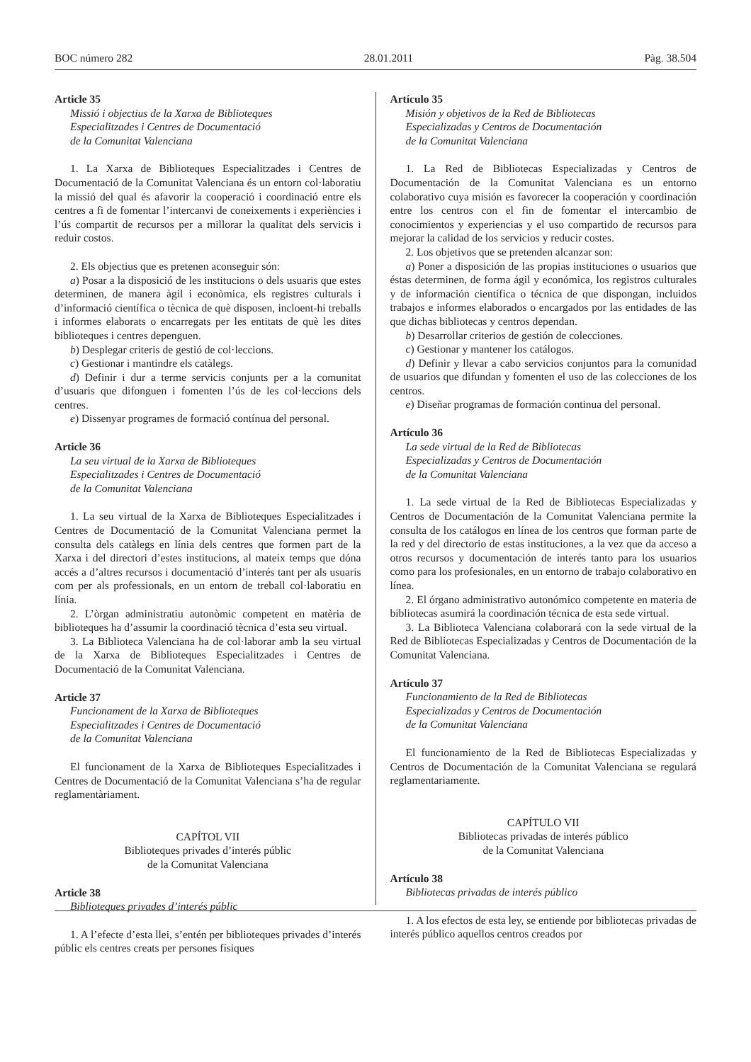BOC número 282 28.01.2011 Pàg. 38.504
Article 35
Missió i objectius de la Xarxa de Biblioteques
Especialitzades i Centres de Documentació
de la Comunitat Valenciana
1. La Xarxa de Biblioteques Especialitzades i Centres de Documentació de la Comunitat Valenciana és un entorn col·laboratiu la missió del qual és afavorir la cooperació i coordinació entre els centres a fi de fomentar l’intercanvi de coneixements i experiències i l’ús compartit de recursos per a millorar la qualitat dels servicis i reduir costos.
2. Els objectius que es pretenen aconseguir són:
a) Posar a la disposició de les institucions o dels usuaris que estes determinen, de manera àgil i econòmica, els registres culturals i d’informació científica o tècnica de què disposen, incloent-hi treballs i informes elaborats o encarregats per les entitats de què les dites biblioteques i centres depenguen.
b) Desplegar criteris de gestió de col·leccions.
c) Gestionar i mantindre els catàlegs.
d) Definir i dur a terme servicis conjunts per a la comunitat d’usuaris que difonguen i fomenten l’ús de les col·leccions dels centres.
e) Dissenyar programes de formació contínua del personal.
Article 36
La seu virtual de la Xarxa de Biblioteques
Especialitzades i Centres de Documentació
de la Comunitat Valenciana
1. La seu virtual de la Xarxa de Biblioteques Especialitzades i Centres de Documentació de la Comunitat Valenciana permet la consulta dels catàlegs en línia dels centres que formen part de la Xarxa i del directori d’estes institucions, al mateix temps que dóna accés a d’altres recursos i documentació d’interés tant per als usuaris com per als professionals, en un entorn de treball col·laboratiu en línia.
2. L’òrgan administratiu autonòmic competent en matèria de biblioteques ha d’assumir la coordinació tècnica d’esta seu virtual.
3. La Biblioteca Valenciana ha de col·laborar amb la seu virtual de la Xarxa de Biblioteques Especialitzades i Centres de Documentació de la Comunitat Valenciana.
Article 37
Funcionament de la Xarxa de Biblioteques
Especialitzades i Centres de Documentació
de la Comunitat Valenciana
El funcionament de la Xarxa de Biblioteques Especialitzades i Centres de Documentació de la Comunitat Valenciana s’ha de regular reglamentàriament.
CAPÍTOL VII
Biblioteques privades d’interés públic
de la Comunitat Valenciana
Article 38
Biblioteques privades d’interés públic
1. A l’efecte d’esta llei, s’entén per biblioteques privades d’interés públic els centres creats per persones físiques
Artículo 35
Misión y objetivos de la Red de Bibliotecas
Especializadas y Centros de Documentación
de la Comunitat Valenciana
1. La Red de Bibliotecas Especializadas y Centros de Documentación de la Comunitat Valenciana es un entorno colaborativo cuya misión es favorecer la cooperación y coordinación entre los centros con el fin de fomentar el intercambio de conocimientos y experiencias y el uso compartido de recursos para mejorar la calidad de los servicios y reducir costes.
2. Los objetivos que se pretenden alcanzar son:
a) Poner a disposición de las propias instituciones o usuarios que éstas determinen, de forma ágil y económica, los registros culturales y de información científica o técnica de que dispongan, incluidos trabajos e informes elaborados o encargados por las entidades de las que dichas bibliotecas y centros dependan.
b) Desarrollar criterios de gestión de colecciones.
c) Gestionar y mantener los catálogos.
d) Definir y llevar a cabo servicios conjuntos para la comunidad de usuarios que difundan y fomenten el uso de las colecciones de los centros.
e) Diseñar programas de formación continua del personal.
Artículo 36
La sede virtual de la Red de Bibliotecas
Especializadas y Centros de Documentación
de la Comunitat Valenciana
1. La sede virtual de la Red de Bibliotecas Especializadas y Centros de Documentación de la Comunitat Valenciana permite la consulta de los catálogos en línea de los centros que forman parte de la red y del directorio de estas instituciones, a la vez que da acceso a otros recursos y documentación de interés tanto para los usuarios como para los profesionales, en un entorno de trabajo colaborativo en línea.
2. El órgano administrativo autonómico competente en materia de bibliotecas asumirá la coordinación técnica de esta sede virtual.
3. La Biblioteca Valenciana colaborará con la sede virtual de la Red de Bibliotecas Especializadas y Centros de Documentación de la Comunitat Valenciana.
Artículo 37
Funcionamiento de la Red de Bibliotecas
Especializadas y Centros de Documentación
de la Comunitat Valenciana
El funcionamiento de la Red de Bibliotecas Especializadas y Centros de Documentación de la Comunitat Valenciana se regulará reglamentariamente.
CAPÍTULO VII
Bibliotecas privadas de interés público
de la Comunitat Valenciana
Artículo 38
Bibliotecas privadas de interés público
1. A los efectos de esta ley, se entiende por bibliotecas privadas de interés público aquellos centros creados por